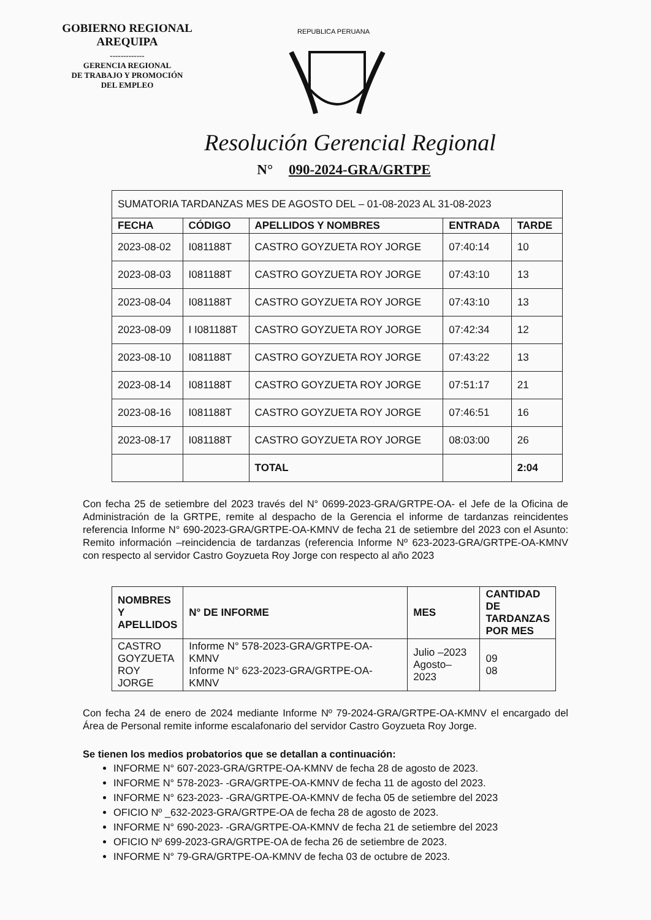GOBIERNO REGIONAL
AREQUIPA
-------------
GERENCIA REGIONAL
DE TRABAJO Y PROMOCIÓN
DEL EMPLEO
REPUBLICA PERUANA
Resolución Gerencial Regional
N° 090-2024-GRA/GRTPE
| SUMATORIA TARDANZAS MES DE AGOSTO DEL – 01-08-2023 AL 31-08-2023 | | | | |
| FECHA | CÓDIGO | APELLIDOS Y NOMBRES | ENTRADA | TARDE |
| 2023-08-02 | I081188T | CASTRO GOYZUETA ROY JORGE | 07:40:14 | 10 |
| 2023-08-03 | I081188T | CASTRO GOYZUETA ROY JORGE | 07:43:10 | 13 |
| 2023-08-04 | I081188T | CASTRO GOYZUETA ROY JORGE | 07:43:10 | 13 |
| 2023-08-09 | I I081188T | CASTRO GOYZUETA ROY JORGE | 07:42:34 | 12 |
| 2023-08-10 | I081188T | CASTRO GOYZUETA ROY JORGE | 07:43:22 | 13 |
| 2023-08-14 | I081188T | CASTRO GOYZUETA ROY JORGE | 07:51:17 | 21 |
| 2023-08-16 | I081188T | CASTRO GOYZUETA ROY JORGE | 07:46:51 | 16 |
| 2023-08-17 | I081188T | CASTRO GOYZUETA ROY JORGE | 08:03:00 | 26 |
| | | TOTAL | | 2:04 |
Con fecha 25 de setiembre del 2023 través del N° 0699-2023-GRA/GRTPE-OA- el Jefe de la Oficina de Administración de la GRTPE, remite al despacho de la Gerencia el informe de tardanzas reincidentes referencia Informe N° 690-2023-GRA/GRTPE-OA-KMNV de fecha 21 de setiembre del 2023 con el Asunto: Remito información –reincidencia de tardanzas (referencia Informe Nº 623-2023-GRA/GRTPE-OA-KMNV con respecto al servidor Castro Goyzueta Roy Jorge con respecto al año 2023
| NOMBRES Y APELLIDOS | N° DE INFORME | MES | CANTIDAD DE TARDANZAS POR MES |
| --- | --- | --- | --- |
| CASTRO GOYZUETA ROY JORGE | Informe N° 578-2023-GRA/GRTPE-OA-KMNV Informe N° 623-2023-GRA/GRTPE-OA- KMNV | Julio –2023 Agosto–2023 | 09 08 |
Con fecha 24 de enero de 2024 mediante Informe Nº 79-2024-GRA/GRTPE-OA-KMNV el encargado del Área de Personal remite informe escalafonario del servidor Castro Goyzueta Roy Jorge.
Se tienen los medios probatorios que se detallan a continuación:
INFORME N° 607-2023-GRA/GRTPE-OA-KMNV de fecha 28 de agosto de 2023.
INFORME N° 578-2023- -GRA/GRTPE-OA-KMNV de fecha 11 de agosto del 2023.
INFORME N° 623-2023- -GRA/GRTPE-OA-KMNV de fecha 05 de setiembre del 2023
OFICIO Nº _632-2023-GRA/GRTPE-OA de fecha 28 de agosto de 2023.
INFORME N° 690-2023- -GRA/GRTPE-OA-KMNV de fecha 21 de setiembre del 2023
OFICIO Nº 699-2023-GRA/GRTPE-OA de fecha 26 de setiembre de 2023.
INFORME N° 79-GRA/GRTPE-OA-KMNV de fecha 03 de octubre de 2023.